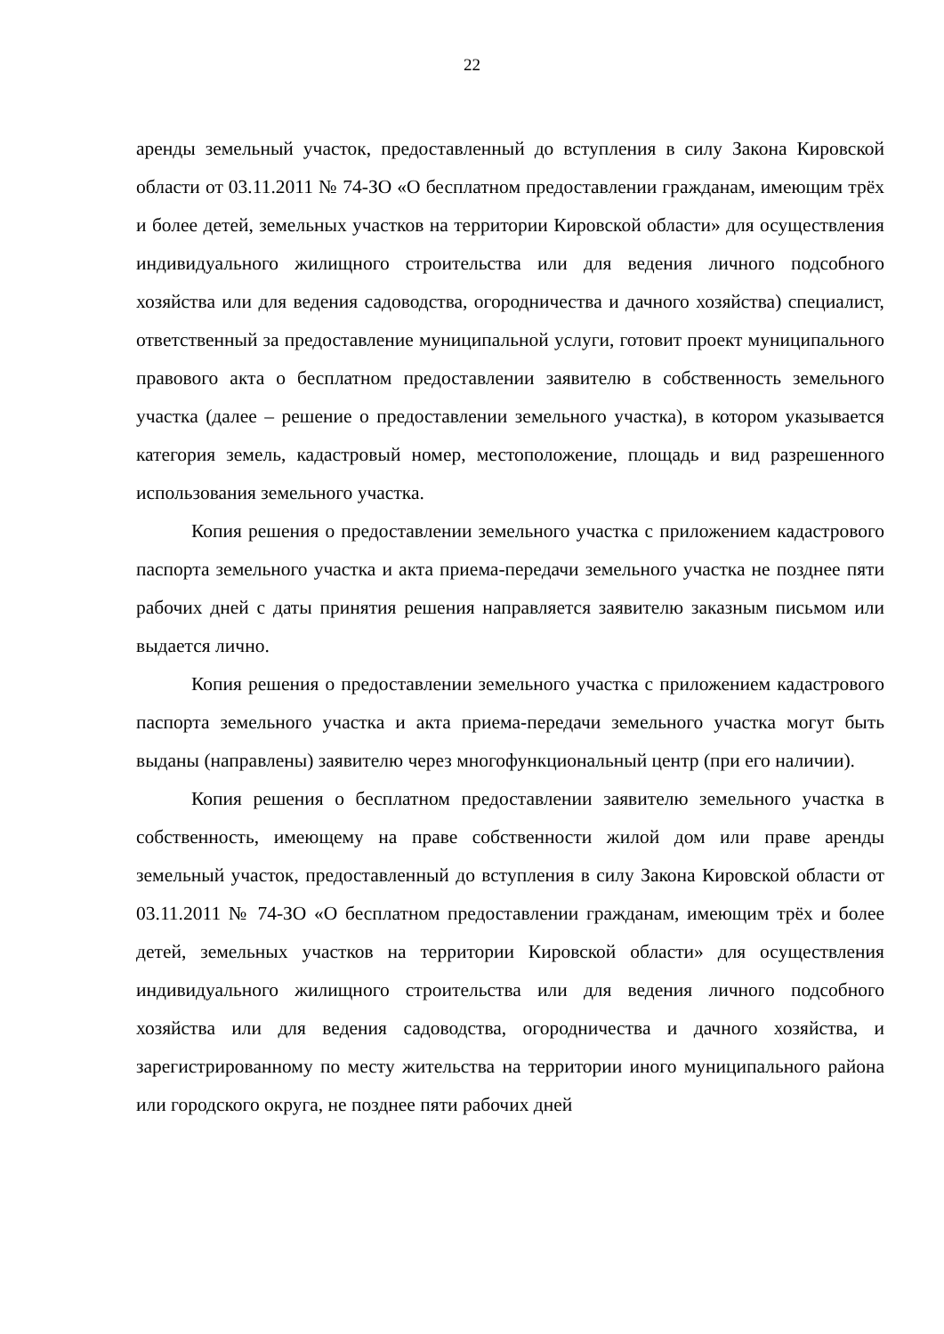22
аренды земельный участок, предоставленный до вступления в силу Закона Кировской области от 03.11.2011 № 74-ЗО «О бесплатном предоставлении гражданам, имеющим трёх и более детей, земельных участков на территории Кировской области» для осуществления индивидуального жилищного строительства или для ведения личного подсобного хозяйства или для ведения садоводства, огородничества и дачного хозяйства) специалист, ответственный за предоставление муниципальной услуги, готовит проект муниципального правового акта о бесплатном предоставлении заявителю в собственность земельного участка (далее – решение о предоставлении земельного участка), в котором указывается категория земель, кадастровый номер, местоположение, площадь и вид разрешенного использования земельного участка.
Копия решения о предоставлении земельного участка с приложением кадастрового паспорта земельного участка и акта приема-передачи земельного участка не позднее пяти рабочих дней с даты принятия решения направляется заявителю заказным письмом или выдается лично.
Копия решения о предоставлении земельного участка с приложением кадастрового паспорта земельного участка и акта приема-передачи земельного участка могут быть выданы (направлены) заявителю через многофункциональный центр (при его наличии).
Копия решения о бесплатном предоставлении заявителю земельного участка в собственность, имеющему на праве собственности жилой дом или праве аренды земельный участок, предоставленный до вступления в силу Закона Кировской области от 03.11.2011 № 74-ЗО «О бесплатном предоставлении гражданам, имеющим трёх и более детей, земельных участков на территории Кировской области» для осуществления индивидуального жилищного строительства или для ведения личного подсобного хозяйства или для ведения садоводства, огородничества и дачного хозяйства, и зарегистрированному по месту жительства на территории иного муниципального района или городского округа, не позднее пяти рабочих дней